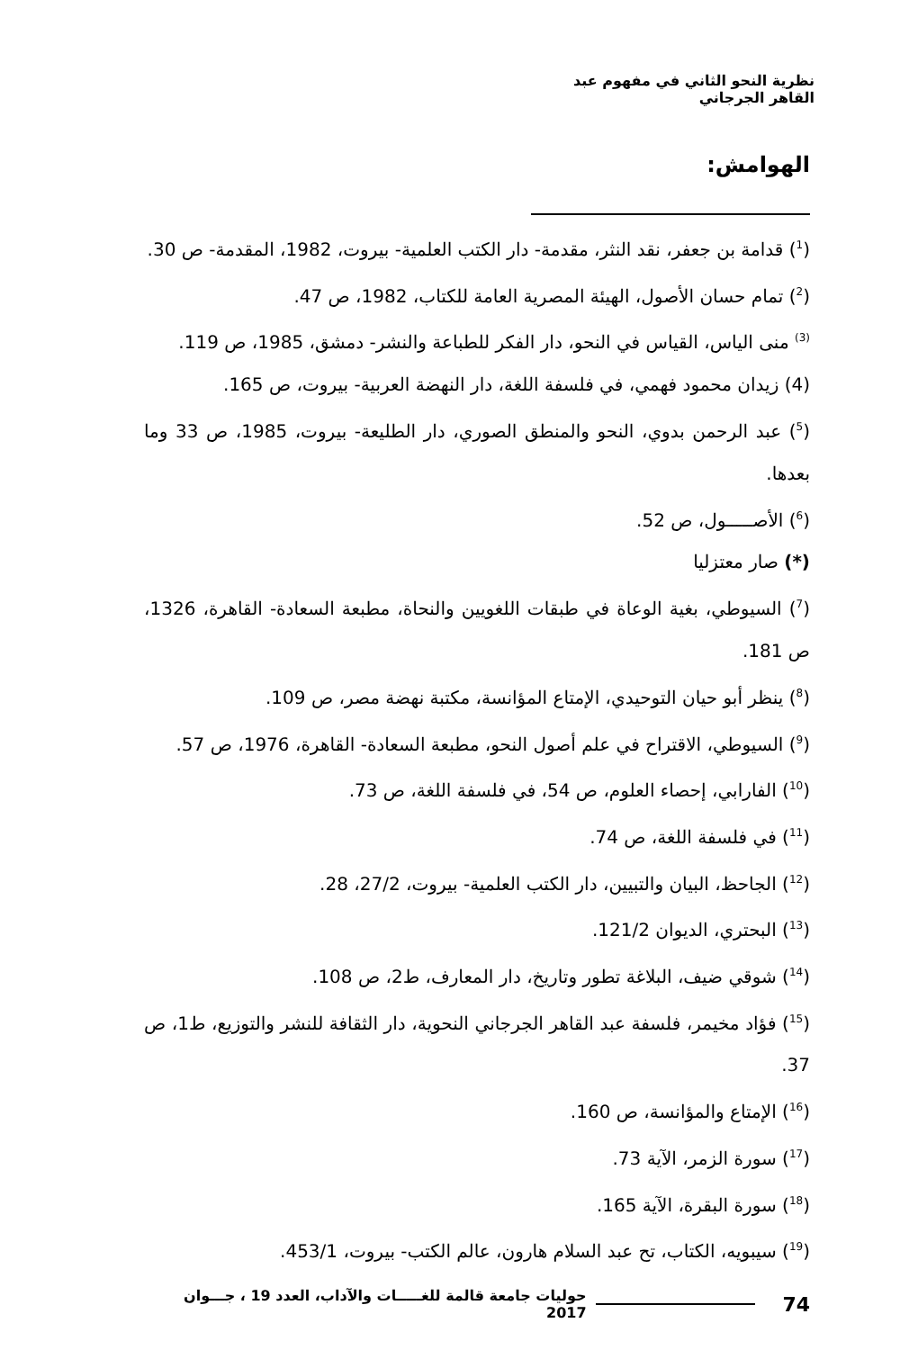نظرية النحو الثاني في مفهوم عبد القاهر الجرجاني
الهوامش:
(<sup>1</sup>) قدامة بن جعفر، نقد النثر، مقدمة- دار الكتب العلمية- بيروت، 1982، المقدمة- ص 30.
(<sup>2</sup>) تمام حسان الأصول، الهيئة المصرية العامة للكتاب، 1982، ص 47.
<sup>(3)</sup> منى الياس، القياس في النحو، دار الفكر للطباعة والنشر- دمشق، 1985، ص 119.
(4) زيدان محمود فهمي، في فلسفة اللغة، دار النهضة العربية- بيروت، ص 165.
(<sup>5</sup>) عبد الرحمن بدوي، النحو والمنطق الصوري، دار الطليعة- بيروت، 1985، ص 33 وما بعدها.
(<sup>6</sup>) الأصـــــول، ص 52.
(*) صار معتزليا
(<sup>7</sup>) السيوطي، بغية الوعاة في طبقات اللغويين والنحاة، مطبعة السعادة- القاهرة، 1326، ص 181.
(<sup>8</sup>) ينظر أبو حيان التوحيدي، الإمتاع المؤانسة، مكتبة نهضة مصر، ص 109.
(<sup>9</sup>) السيوطي، الاقتراح في علم أصول النحو، مطبعة السعادة- القاهرة، 1976، ص 57.
(<sup>10</sup>) الفارابي، إحصاء العلوم، ص 54، في فلسفة اللغة، ص 73.
(<sup>11</sup>) في فلسفة اللغة، ص 74.
(<sup>12</sup>) الجاحظ، البيان والتبيين، دار الكتب العلمية- بيروت، 27/2، 28.
(<sup>13</sup>) البحتري، الديوان 121/2.
(<sup>14</sup>) شوقي ضيف، البلاغة تطور وتاريخ، دار المعارف، ط2، ص 108.
(<sup>15</sup>) فؤاد مخيمر، فلسفة عبد القاهر الجرجاني النحوية، دار الثقافة للنشر والتوزيع، ط1، ص 37.
(<sup>16</sup>) الإمتاع والمؤانسة، ص 160.
(<sup>17</sup>) سورة الزمر، الآية 73.
(<sup>18</sup>) سورة البقرة، الآية 165.
(<sup>19</sup>) سيبويه، الكتاب، تح عبد السلام هارون، عالم الكتب- بيروت، 453/1.
74 حوليات جامعة قالمة للغـــــات والآداب، العدد 19 ، جـــوان 2017